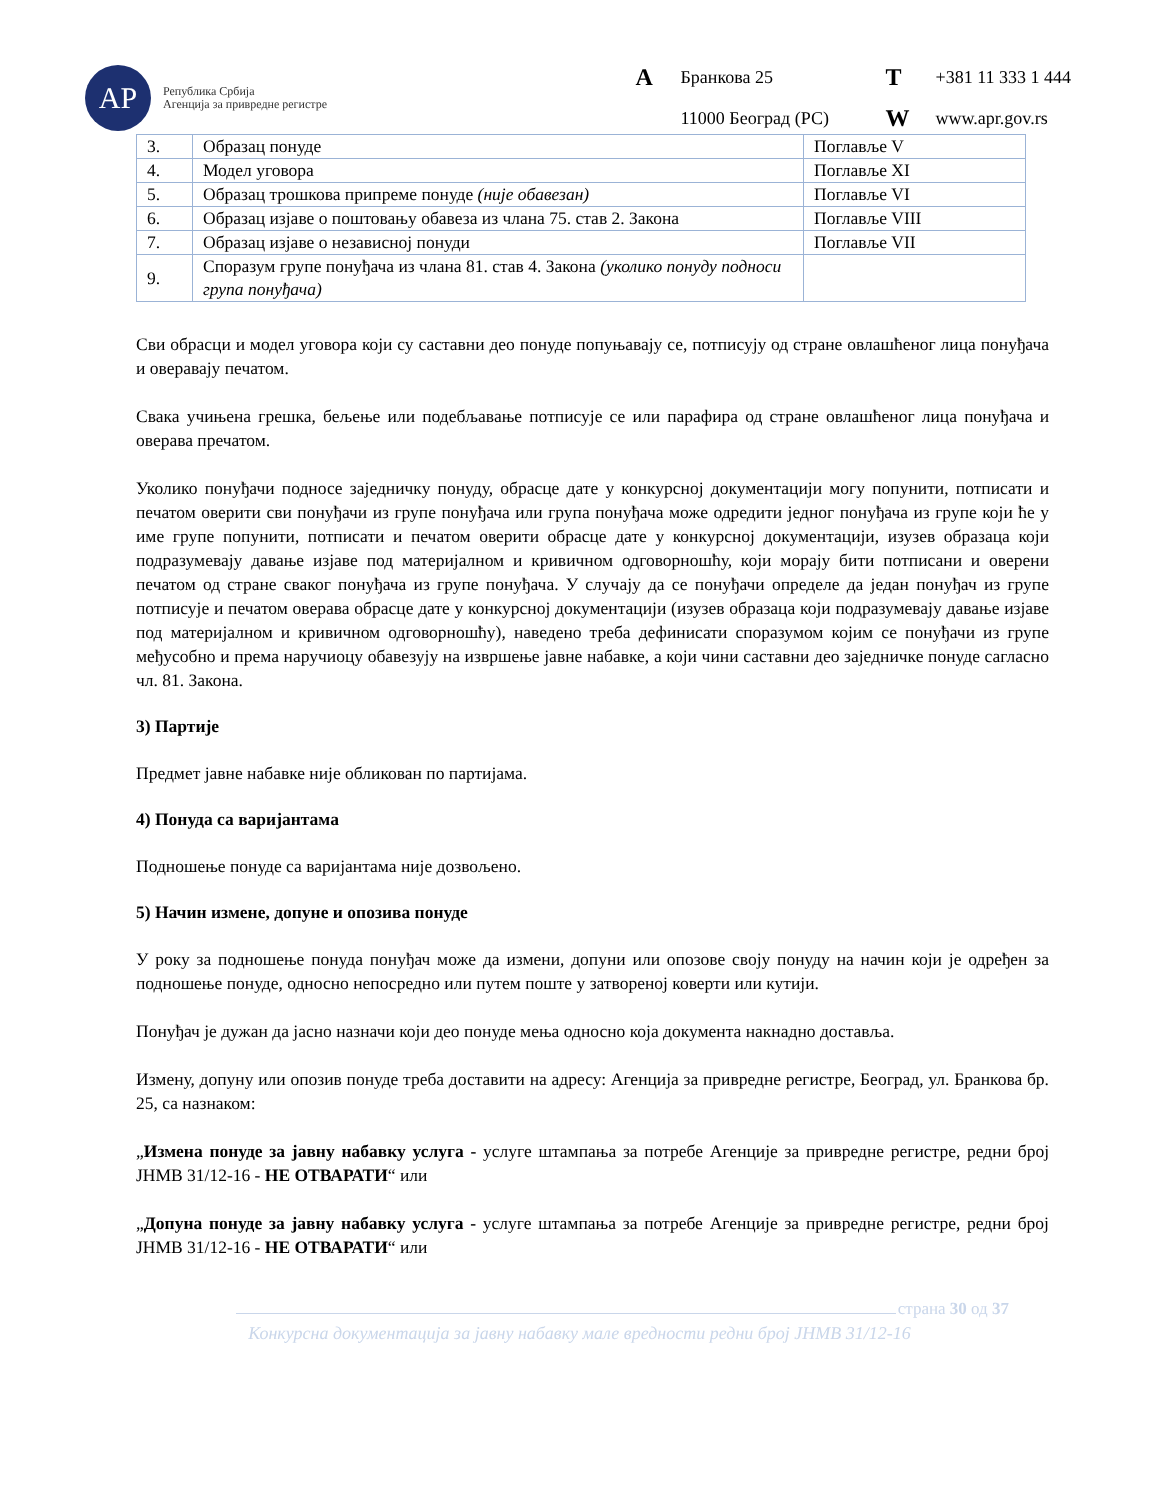АР
Република Србија
Агенција за привредне регистре
A Бранкова 25 T +381 11 333 1 444 11000 Београд (РС) W www.apr.gov.rs
| 3. | Образац понуде | Поглавље V |
| 4. | Модел уговора | Поглавље XI |
| 5. | Образац трошкова припреме понуде (није обавезан) | Поглавље VI |
| 6. | Образац изјаве о поштовању обавеза из члана 75. став 2. Закона | Поглавље VIII |
| 7. | Образац изјаве о независној понуди | Поглавље VII |
| 9. | Споразум групе понуђача из члана 81. став 4. Закона (уколико понуду подноси група понуђача) | |
Сви обрасци и модел уговора који су саставни део понуде попуњавају се, потписују од стране овлашћеног лица понуђача и оверавају печатом.
Свака учињена грешка, бељење или подебљавање потписује се или парафира од стране овлашћеног лица понуђача и оверава пречатом.
Уколико понуђачи подносе заједничку понуду, обрасце дате у конкурсној документацији могу попунити, потписати и печатом оверити сви понуђачи из групе понуђача или група понуђача може одредити једног понуђача из групе који ће у име групе попунити, потписати и печатом оверити обрасце дате у конкурсној документацији, изузев образаца који подразумевају давање изјаве под материјалном и кривичном одговорношћу, који морају бити потписани и оверени печатом од стране сваког понуђача из групе понуђача. У случају да се понуђачи определе да један понуђач из групе потписује и печатом оверава обрасце дате у конкурсној документацији (изузев образаца који подразумевају давање изјаве под материјалном и кривичном одговорношћу), наведено треба дефинисати споразумом којим се понуђачи из групе међусобно и према наручиоцу обавезују на извршење јавне набавке, а који чини саставни део заједничке понуде сагласно чл. 81. Закона.
3) Партије
Предмет јавне набавке није обликован по партијама.
4) Понуда са варијантама
Подношење понуде са варијантама није дозвољено.
5) Начин измене, допуне и опозива понуде
У року за подношење понуда понуђач може да измени, допуни или опозове своју понуду на начин који је одређен за подношење понуде, односно непосредно или путем поште у затвореној коверти или кутији.
Понуђач је дужан да јасно назначи који део понуде мења односно која документа накнадно доставља.
Измену, допуну или опозив понуде треба доставити на адресу: Агенција за привредне регистре, Београд, ул. Бранкова бр. 25, са назнаком:
„Измена понуде за јавну набавку услуга - услуге штампања за потребе Агенције за привредне регистре, редни број ЈНМВ 31/12-16 - НЕ ОТВАРАТИ“ или
„Допуна понуде за јавну набавку услуга - услуге штампања за потребе Агенције за привредне регистре, редни број ЈНМВ 31/12-16 - НЕ ОТВАРАТИ“ или
страна 30 од 37
Конкурсна документација за јавну набавку мале вредности редни број ЈНМВ 31/12-16